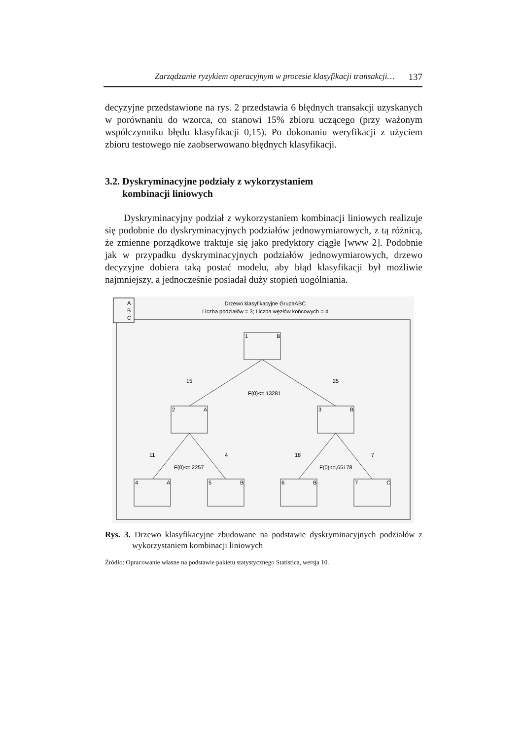Zarządzanie ryzykiem operacyjnym w procesie klasyfikacji transakcji… 137
decyzyjne przedstawione na rys. 2 przedstawia 6 błędnych transakcji uzyskanych w porównaniu do wzorca, co stanowi 15% zbioru uczącego (przy ważonym współczynniku błędu klasyfikacji 0,15). Po dokonaniu weryfikacji z użyciem zbioru testowego nie zaobserwowano błędnych klasyfikacji.
3.2. Dyskryminacyjne podziały z wykorzystaniem
kombinacji liniowych
Dyskryminacyjny podział z wykorzystaniem kombinacji liniowych realizuje się podobnie do dyskryminacyjnych podziałów jednowymiarowych, z tą różnicą, że zmienne porządkowe traktuje się jako predyktory ciągłe [www 2]. Podobnie jak w przypadku dyskryminacyjnych podziałów jednowymiarowych, drzewo decyzyjne dobiera taką postać modelu, aby błąd klasyfikacji był możliwie najmniejszy, a jednocześnie posiadał duży stopień uogólniania.
A
B
C
Drzewo klasyfikacyjne GrupaABC
Liczba podziałów = 3; Liczba węzłów końcowych = 4
1
B
2
A
3
B
4
A
5
B
6
B
7
C
15
25
F(0)<=,13281
11
4
18
7
F(0)<=,2257
F(0)<=,65178
Rys. 3. Drzewo klasyfikacyjne zbudowane na podstawie dyskryminacyjnych podziałów z wykorzystaniem kombinacji liniowych
Źródło: Opracowanie własne na podstawie pakietu statystycznego Statistica, wersja 10.